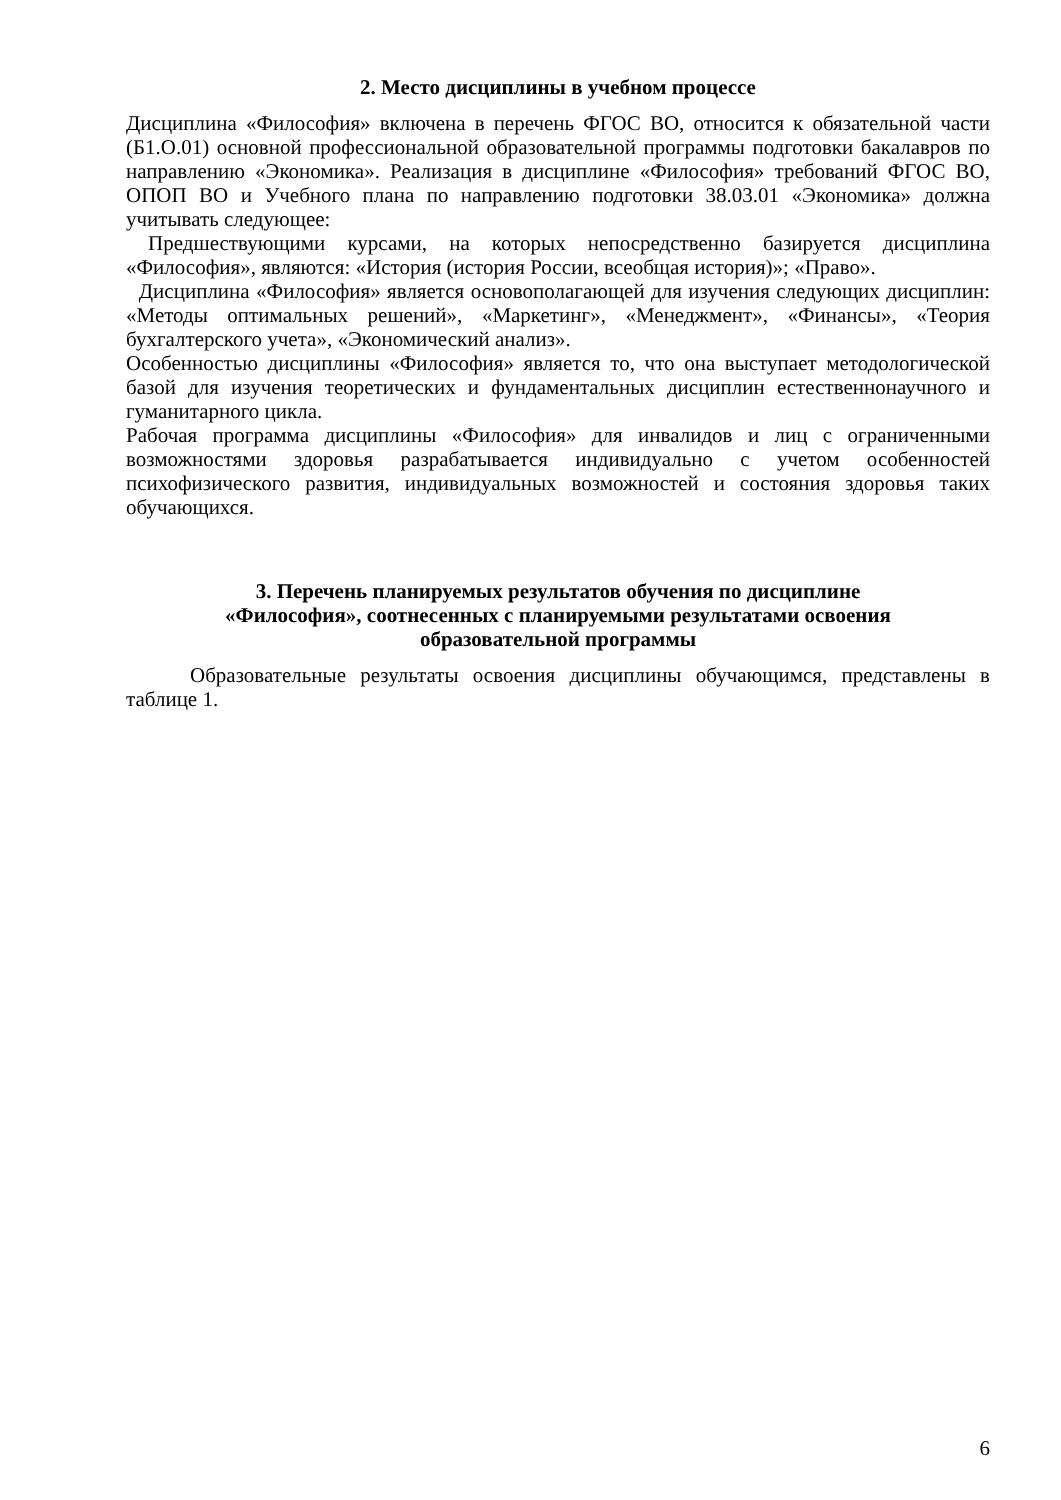2. Место дисциплины в учебном процессе
Дисциплина «Философия» включена в перечень ФГОС ВО, относится к обязательной части (Б1.О.01) основной профессиональной образовательной программы подготовки бакалавров по направлению «Экономика». Реализация в дисциплине «Философия» требований ФГОС ВО, ОПОП ВО и Учебного плана по направлению подготовки 38.03.01 «Экономика» должна учитывать следующее:
Предшествующими курсами, на которых непосредственно базируется дисциплина «Философия», являются: «История (история России, всеобщая история)»; «Право».
Дисциплина «Философия» является основополагающей для изучения следующих дисциплин: «Методы оптимальных решений», «Маркетинг», «Менеджмент», «Финансы», «Теория бухгалтерского учета», «Экономический анализ».
Особенностью дисциплины «Философия» является то, что она выступает методологической базой для изучения теоретических и фундаментальных дисциплин естественнонаучного и гуманитарного цикла.
Рабочая программа дисциплины «Философия» для инвалидов и лиц с ограниченными возможностями здоровья разрабатывается индивидуально с учетом особенностей психофизического развития, индивидуальных возможностей и состояния здоровья таких обучающихся.
3. Перечень планируемых результатов обучения по дисциплине
«Философия», соотнесенных с планируемыми результатами освоения
образовательной программы
Образовательные результаты освоения дисциплины обучающимся, представлены в таблице 1.
6